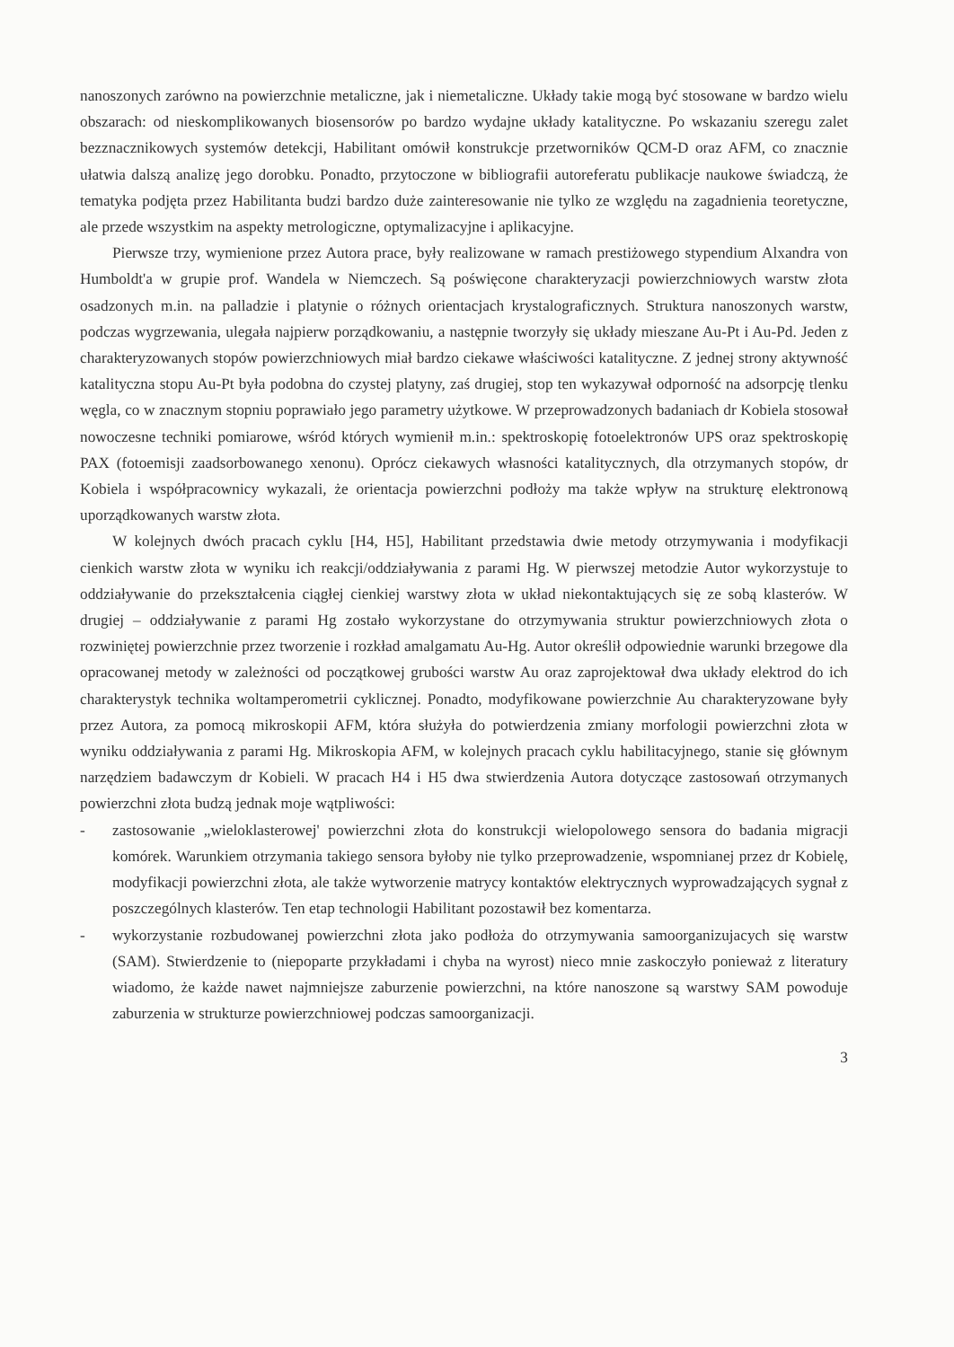nanoszonych zarówno na powierzchnie metaliczne, jak i niemetaliczne. Układy takie mogą być stosowane w bardzo wielu obszarach: od nieskomplikowanych biosensorów po bardzo wydajne układy katalityczne. Po wskazaniu szeregu zalet bezznacznikowych systemów detekcji, Habilitant omówił konstrukcje przetworników QCM-D oraz AFM, co znacznie ułatwia dalszą analizę jego dorobku. Ponadto, przytoczone w bibliografii autoreferatu publikacje naukowe świadczą, że tematyka podjęta przez Habilitanta budzi bardzo duże zainteresowanie nie tylko ze względu na zagadnienia teoretyczne, ale przede wszystkim na aspekty metrologiczne, optymalizacyjne i aplikacyjne.
Pierwsze trzy, wymienione przez Autora prace, były realizowane w ramach prestiżowego stypendium Alxandra von Humboldt'a w grupie prof. Wandela w Niemczech. Są poświęcone charakteryzacji powierzchniowych warstw złota osadzonych m.in. na palladzie i platynie o różnych orientacjach krystalograficznych. Struktura nanoszonych warstw, podczas wygrzewania, ulegała najpierw porządkowaniu, a następnie tworzyły się układy mieszane Au-Pt i Au-Pd. Jeden z charakteryzowanych stopów powierzchniowych miał bardzo ciekawe właściwości katalityczne. Z jednej strony aktywność katalityczna stopu Au-Pt była podobna do czystej platyny, zaś drugiej, stop ten wykazywał odporność na adsorpcję tlenku węgla, co w znacznym stopniu poprawiało jego parametry użytkowe. W przeprowadzonych badaniach dr Kobiela stosował nowoczesne techniki pomiarowe, wśród których wymienił m.in.: spektroskopię fotoelektronów UPS oraz spektroskopię PAX (fotoemisji zaadsorbowanego xenonu). Oprócz ciekawych własności katalitycznych, dla otrzymanych stopów, dr Kobiela i współpracownicy wykazali, że orientacja powierzchni podłoży ma także wpływ na strukturę elektronową uporządkowanych warstw złota.
W kolejnych dwóch pracach cyklu [H4, H5], Habilitant przedstawia dwie metody otrzymywania i modyfikacji cienkich warstw złota w wyniku ich reakcji/oddziaływania z parami Hg. W pierwszej metodzie Autor wykorzystuje to oddziaływanie do przekształcenia ciągłej cienkiej warstwy złota w układ niekontaktujących się ze sobą klasterów. W drugiej – oddziaływanie z parami Hg zostało wykorzystane do otrzymywania struktur powierzchniowych złota o rozwiniętej powierzchnie przez tworzenie i rozkład amalgamatu Au-Hg. Autor określił odpowiednie warunki brzegowe dla opracowanej metody w zależności od początkowej grubości warstw Au oraz zaprojektował dwa układy elektrod do ich charakterystyk technika woltamperometrii cyklicznej. Ponadto, modyfikowane powierzchnie Au charakteryzowane były przez Autora, za pomocą mikroskopii AFM, która służyła do potwierdzenia zmiany morfologii powierzchni złota w wyniku oddziaływania z parami Hg. Mikroskopia AFM, w kolejnych pracach cyklu habilitacyjnego, stanie się głównym narzędziem badawczym dr Kobieli. W pracach H4 i H5 dwa stwierdzenia Autora dotyczące zastosowań otrzymanych powierzchni złota budzą jednak moje wątpliwości:
- zastosowanie „wieloklasterowej' powierzchni złota do konstrukcji wielopolowego sensora do badania migracji komórek. Warunkiem otrzymania takiego sensora byłoby nie tylko przeprowadzenie, wspomnianej przez dr Kobielę, modyfikacji powierzchni złota, ale także wytworzenie matrycy kontaktów elektrycznych wyprowadzających sygnał z poszczególnych klasterów. Ten etap technologii Habilitant pozostawił bez komentarza.
- wykorzystanie rozbudowanej powierzchni złota jako podłoża do otrzymywania samoorganizujacych się warstw (SAM). Stwierdzenie to (niepoparte przykładami i chyba na wyrost) nieco mnie zaskoczyło ponieważ z literatury wiadomo, że każde nawet najmniejsze zaburzenie powierzchni, na które nanoszone są warstwy SAM powoduje zaburzenia w strukturze powierzchniowej podczas samoorganizacji.
3